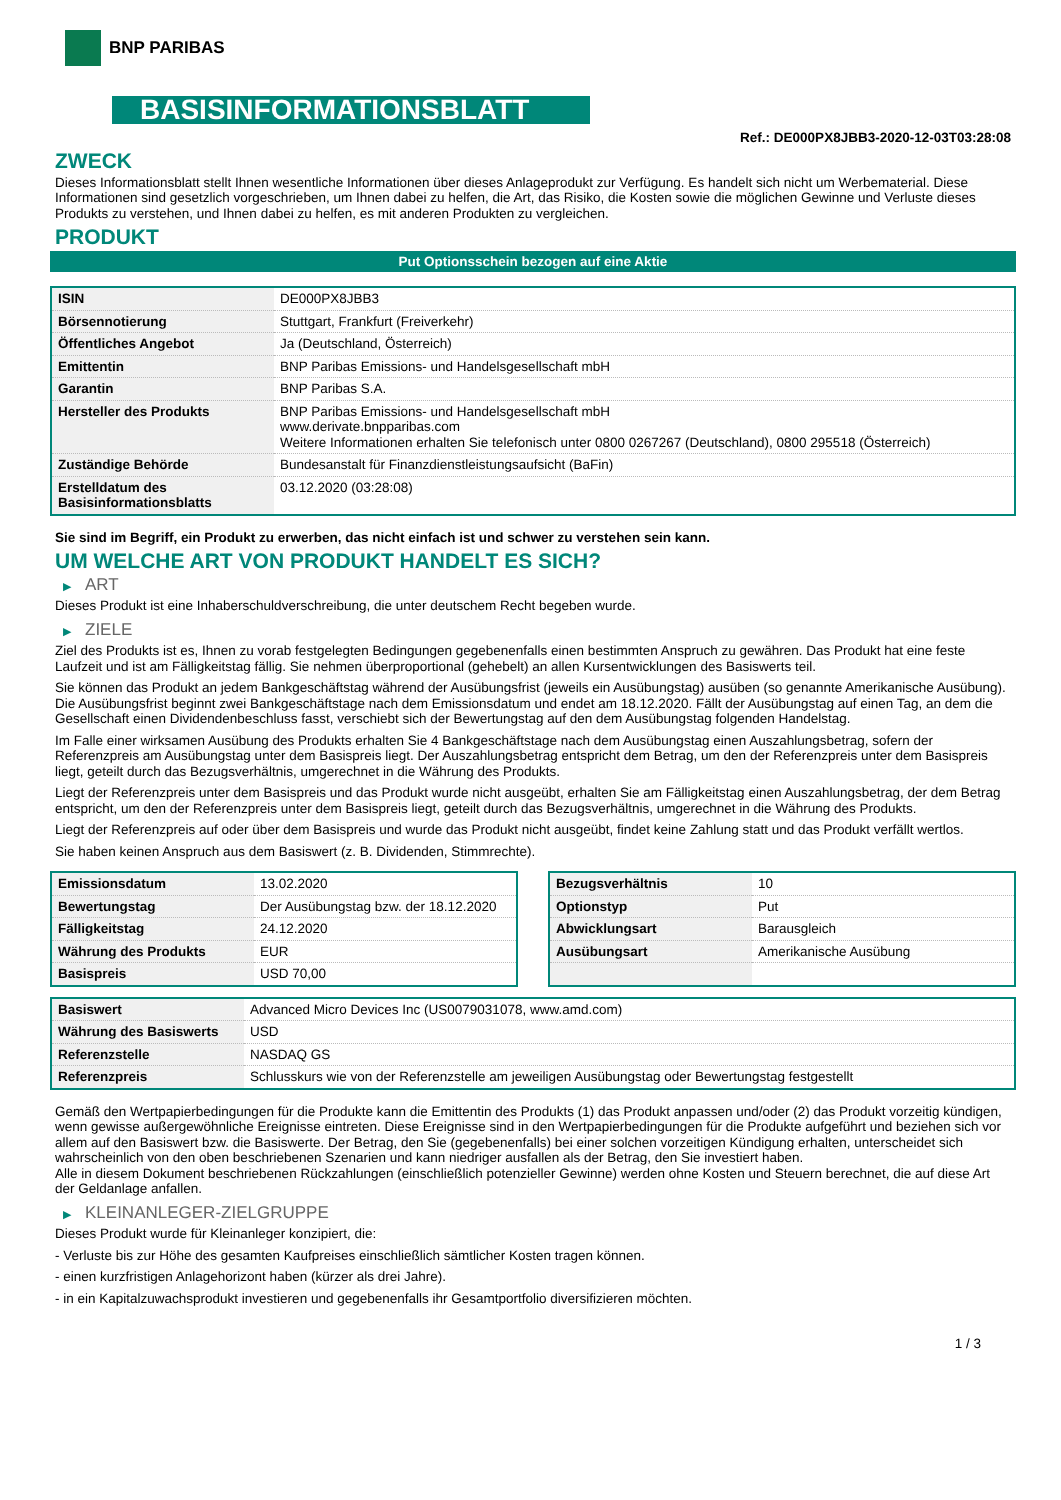BNP PARIBAS
BASISINFORMATIONSBLATT
Ref.: DE000PX8JBB3-2020-12-03T03:28:08
ZWECK
Dieses Informationsblatt stellt Ihnen wesentliche Informationen über dieses Anlageprodukt zur Verfügung. Es handelt sich nicht um Werbematerial. Diese Informationen sind gesetzlich vorgeschrieben, um Ihnen dabei zu helfen, die Art, das Risiko, die Kosten sowie die möglichen Gewinne und Verluste dieses Produkts zu verstehen, und Ihnen dabei zu helfen, es mit anderen Produkten zu vergleichen.
PRODUKT
Put Optionsschein bezogen auf eine Aktie
| ISIN | DE000PX8JBB3 |
| Börsennotierung | Stuttgart, Frankfurt (Freiverkehr) |
| Öffentliches Angebot | Ja (Deutschland, Österreich) |
| Emittentin | BNP Paribas Emissions- und Handelsgesellschaft mbH |
| Garantin | BNP Paribas S.A. |
| Hersteller des Produkts | BNP Paribas Emissions- und Handelsgesellschaft mbH www.derivate.bnpparibas.com Weitere Informationen erhalten Sie telefonisch unter 0800 0267267 (Deutschland), 0800 295518 (Österreich) |
| Zuständige Behörde | Bundesanstalt für Finanzdienstleistungsaufsicht (BaFin) |
| Erstelldatum des Basisinformationsblatts | 03.12.2020 (03:28:08) |
Sie sind im Begriff, ein Produkt zu erwerben, das nicht einfach ist und schwer zu verstehen sein kann.
UM WELCHE ART VON PRODUKT HANDELT ES SICH?
▶ ART
Dieses Produkt ist eine Inhaberschuldverschreibung, die unter deutschem Recht begeben wurde.
▶ ZIELE
Ziel des Produkts ist es, Ihnen zu vorab festgelegten Bedingungen gegebenenfalls einen bestimmten Anspruch zu gewähren. Das Produkt hat eine feste Laufzeit und ist am Fälligkeitstag fällig. Sie nehmen überproportional (gehebelt) an allen Kursentwicklungen des Basiswerts teil.
Sie können das Produkt an jedem Bankgeschäftstag während der Ausübungsfrist (jeweils ein Ausübungstag) ausüben (so genannte Amerikanische Ausübung). Die Ausübungsfrist beginnt zwei Bankgeschäftstage nach dem Emissionsdatum und endet am 18.12.2020. Fällt der Ausübungstag auf einen Tag, an dem die Gesellschaft einen Dividendenbeschluss fasst, verschiebt sich der Bewertungstag auf den dem Ausübungstag folgenden Handelstag.
Im Falle einer wirksamen Ausübung des Produkts erhalten Sie 4 Bankgeschäftstage nach dem Ausübungstag einen Auszahlungsbetrag, sofern der Referenzpreis am Ausübungstag unter dem Basispreis liegt. Der Auszahlungsbetrag entspricht dem Betrag, um den der Referenzpreis unter dem Basispreis liegt, geteilt durch das Bezugsverhältnis, umgerechnet in die Währung des Produkts.
Liegt der Referenzpreis unter dem Basispreis und das Produkt wurde nicht ausgeübt, erhalten Sie am Fälligkeitstag einen Auszahlungsbetrag, der dem Betrag entspricht, um den der Referenzpreis unter dem Basispreis liegt, geteilt durch das Bezugsverhältnis, umgerechnet in die Währung des Produkts.
Liegt der Referenzpreis auf oder über dem Basispreis und wurde das Produkt nicht ausgeübt, findet keine Zahlung statt und das Produkt verfällt wertlos.
Sie haben keinen Anspruch aus dem Basiswert (z. B. Dividenden, Stimmrechte).
| Emissionsdatum | 13.02.2020 |
| Bewertungstag | Der Ausübungstag bzw. der 18.12.2020 |
| Fälligkeitstag | 24.12.2020 |
| Währung des Produkts | EUR |
| Basispreis | USD 70,00 |
| Bezugsverhältnis | 10 |
| Optionstyp | Put |
| Abwicklungsart | Barausgleich |
| Ausübungsart | Amerikanische Ausübung |
| Basiswert | Advanced Micro Devices Inc (US0079031078, www.amd.com) |
| Währung des Basiswerts | USD |
| Referenzstelle | NASDAQ GS |
| Referenzpreis | Schlusskurs wie von der Referenzstelle am jeweiligen Ausübungstag oder Bewertungstag festgestellt |
Gemäß den Wertpapierbedingungen für die Produkte kann die Emittentin des Produkts (1) das Produkt anpassen und/oder (2) das Produkt vorzeitig kündigen, wenn gewisse außergewöhnliche Ereignisse eintreten. Diese Ereignisse sind in den Wertpapierbedingungen für die Produkte aufgeführt und beziehen sich vor allem auf den Basiswert bzw. die Basiswerte. Der Betrag, den Sie (gegebenenfalls) bei einer solchen vorzeitigen Kündigung erhalten, unterscheidet sich wahrscheinlich von den oben beschriebenen Szenarien und kann niedriger ausfallen als der Betrag, den Sie investiert haben.
Alle in diesem Dokument beschriebenen Rückzahlungen (einschließlich potenzieller Gewinne) werden ohne Kosten und Steuern berechnet, die auf diese Art der Geldanlage anfallen.
▶ KLEINANLEGER-ZIELGRUPPE
Dieses Produkt wurde für Kleinanleger konzipiert, die:
- Verluste bis zur Höhe des gesamten Kaufpreises einschließlich sämtlicher Kosten tragen können.
- einen kurzfristigen Anlagehorizont haben (kürzer als drei Jahre).
- in ein Kapitalzuwachsprodukt investieren und gegebenenfalls ihr Gesamtportfolio diversifizieren möchten.
1 / 3